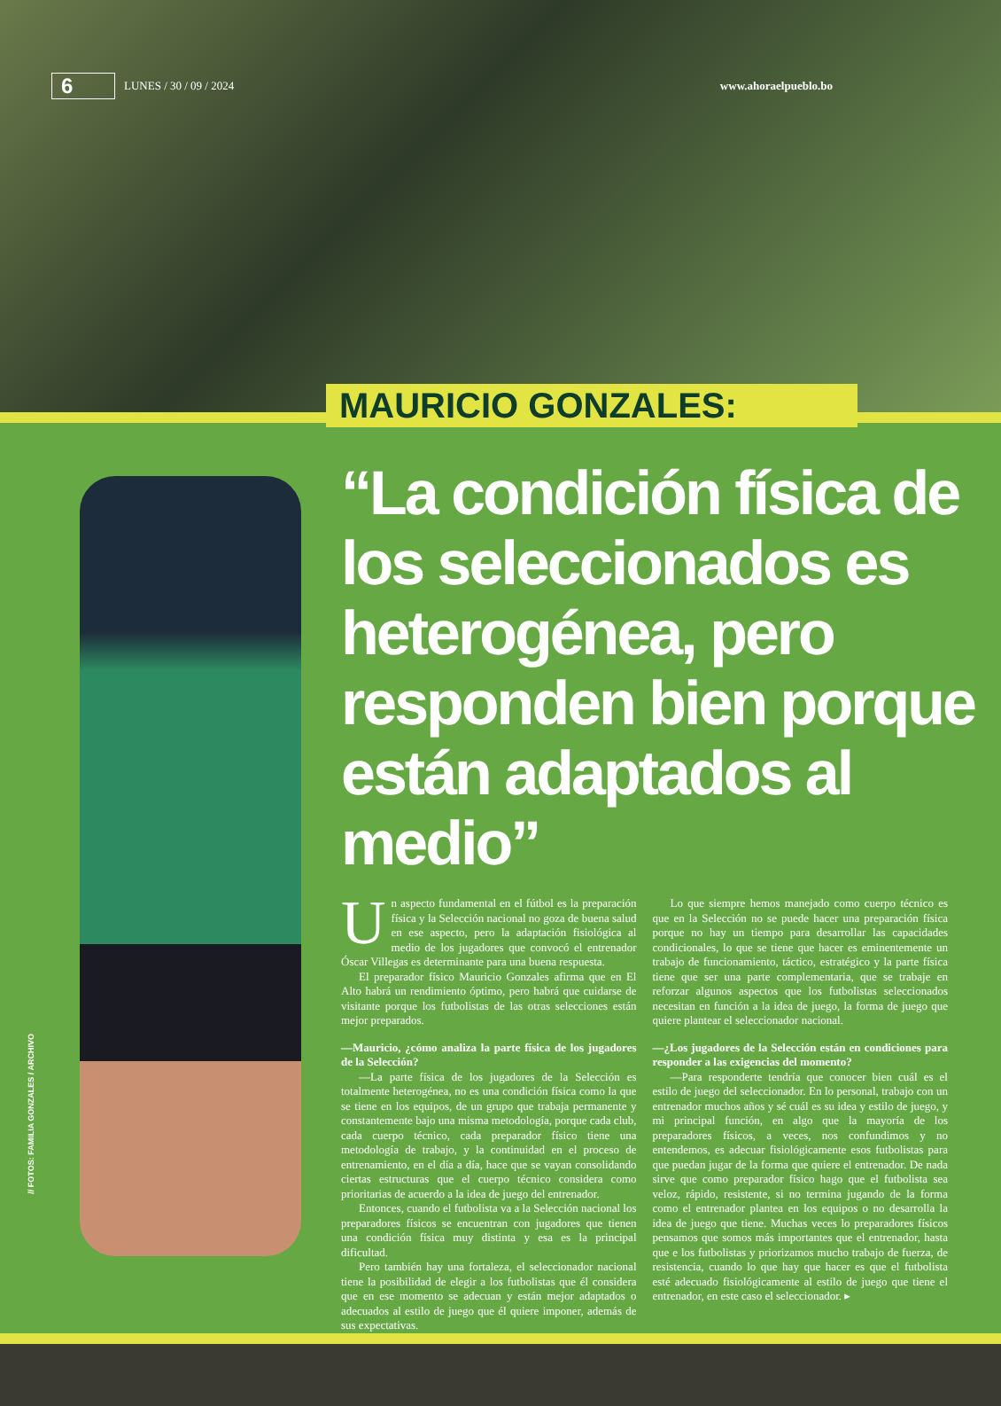6
LUNES / 30 / 09 / 2024 www.ahoraelpueblo.bo
MAURICIO GONZALES:
// FOTOS: FAMILIA GONZALES / ARCHIVO
“La condición física de los seleccionados es heterogénea, pero responden bien porque están adaptados al medio”
Un aspecto fundamental en el fútbol es la preparación física y la Selección nacional no goza de buena salud en ese aspecto, pero la adaptación fisiológica al medio de los jugadores que convocó el entrenador Óscar Villegas es determinante para una buena respuesta.
El preparador físico Mauricio Gonzales afirma que en El Alto habrá un rendimiento óptimo, pero habrá que cuidarse de visitante porque los futbolistas de las otras selecciones están mejor preparados.
—Mauricio, ¿cómo analiza la parte física de los jugadores de la Selección?
—La parte física de los jugadores de la Selección es totalmente heterogénea, no es una condición física como la que se tiene en los equipos, de un grupo que trabaja permanente y constantemente bajo una misma metodología, porque cada club, cada cuerpo técnico, cada preparador físico tiene una metodología de trabajo, y la continuidad en el proceso de entrenamiento, en el día a día, hace que se vayan consolidando ciertas estructuras que el cuerpo técnico considera como prioritarias de acuerdo a la idea de juego del entrenador.
Entonces, cuando el futbolista va a la Selección nacional los preparadores físicos se encuentran con jugadores que tienen una condición física muy distinta y esa es la principal dificultad.
Pero también hay una fortaleza, el seleccionador nacional tiene la posibilidad de elegir a los futbolistas que él considera que en ese momento se adecuan y están mejor adaptados o adecuados al estilo de juego que él quiere imponer, además de sus expectativas.
Lo que siempre hemos manejado como cuerpo técnico es que en la Selección no se puede hacer una preparación física porque no hay un tiempo para desarrollar las capacidades condicionales, lo que se tiene que hacer es eminentemente un trabajo de funcionamiento, táctico, estratégico y la parte física tiene que ser una parte complementaria, que se trabaje en reforzar algunos aspectos que los futbolistas seleccionados necesitan en función a la idea de juego, la forma de juego que quiere plantear el seleccionador nacional.
—¿Los jugadores de la Selección están en condiciones para responder a las exigencias del momento?
—Para responderte tendría que conocer bien cuál es el estilo de juego del seleccionador. En lo personal, trabajo con un entrenador muchos años y sé cuál es su idea y estilo de juego, y mi principal función, en algo que la mayoría de los preparadores físicos, a veces, nos confundimos y no entendemos, es adecuar fisiológicamente esos futbolistas para que puedan jugar de la forma que quiere el entrenador. De nada sirve que como preparador físico hago que el futbolista sea veloz, rápido, resistente, si no termina jugando de la forma como el entrenador plantea en los equipos o no desarrolla la idea de juego que tiene. Muchas veces lo preparadores físicos pensamos que somos más importantes que el entrenador, hasta que e los futbolistas y priorizamos mucho trabajo de fuerza, de resistencia, cuando lo que hay que hacer es que el futbolista esté adecuado fisiológicamente al estilo de juego que tiene el entrenador, en este caso el seleccionador. ▸